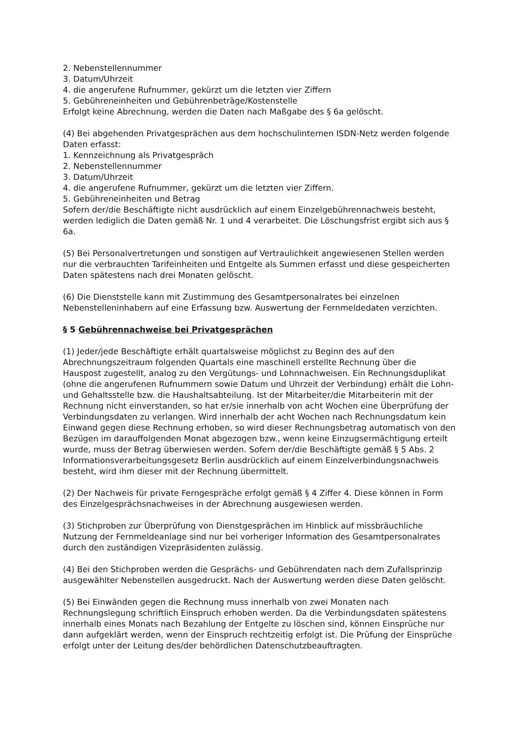2. Nebenstellennummer
3. Datum/Uhrzeit
4. die angerufene Rufnummer, gekürzt um die letzten vier Ziffern
5. Gebühreneinheiten und Gebührenbeträge/Kostenstelle
Erfolgt keine Abrechnung, werden die Daten nach Maßgabe des § 6a gelöscht.
(4) Bei abgehenden Privatgesprächen aus dem hochschulinternen ISDN-Netz werden folgende Daten erfasst:
1. Kennzeichnung als Privatgespräch
2. Nebenstellennummer
3. Datum/Uhrzeit
4. die angerufene Rufnummer, gekürzt um die letzten vier Ziffern.
5. Gebühreneinheiten und Betrag
Sofern der/die Beschäftigte nicht ausdrücklich auf einem Einzelgebührennachweis besteht, werden lediglich die Daten gemäß Nr. 1 und 4 verarbeitet. Die Löschungsfrist ergibt sich aus § 6a.
(5) Bei Personalvertretungen und sonstigen auf Vertraulichkeit angewiesenen Stellen werden nur die verbrauchten Tarifeinheiten und Entgelte als Summen erfasst und diese gespeicherten Daten spätestens nach drei Monaten gelöscht.
(6) Die Dienststelle kann mit Zustimmung des Gesamtpersonalrates bei einzelnen Nebenstelleninhabern auf eine Erfassung bzw. Auswertung der Fernmeldedaten verzichten.
§ 5 Gebührennachweise bei Privatgesprächen
(1) Jeder/jede Beschäftigte erhält quartalsweise möglichst zu Beginn des auf den Abrechnungszeitraum folgenden Quartals eine maschinell erstellte Rechnung über die Hauspost zugestellt, analog zu den Vergütungs- und Lohnnachweisen. Ein Rechnungsduplikat (ohne die angerufenen Rufnummern sowie Datum und Uhrzeit der Verbindung) erhält die Lohn- und Gehaltsstelle bzw. die Haushaltsabteilung. Ist der Mitarbeiter/die Mitarbeiterin mit der Rechnung nicht einverstanden, so hat er/sie innerhalb von acht Wochen eine Überprüfung der Verbindungsdaten zu verlangen. Wird innerhalb der acht Wochen nach Rechnungsdatum kein Einwand gegen diese Rechnung erhoben, so wird dieser Rechnungsbetrag automatisch von den Bezügen im darauffolgenden Monat abgezogen bzw., wenn keine Einzugsermächtigung erteilt wurde, muss der Betrag überwiesen werden. Sofern der/die Beschäftigte gemäß § 5 Abs. 2 Informationsverarbeitungsgesetz Berlin ausdrücklich auf einem Einzelverbindungsnachweis besteht, wird ihm dieser mit der Rechnung übermittelt.
(2) Der Nachweis für private Ferngespräche erfolgt gemäß § 4 Ziffer 4. Diese können in Form des Einzelgesprächsnachweises in der Abrechnung ausgewiesen werden.
(3) Stichproben zur Überprüfung von Dienstgesprächen im Hinblick auf missbräuchliche Nutzung der Fernmeldeanlage sind nur bei vorheriger Information des Gesamtpersonalrates durch den zuständigen Vizepräsidenten zulässig.
(4) Bei den Stichproben werden die Gesprächs- und Gebührendaten nach dem Zufallsprinzip ausgewählter Nebenstellen ausgedruckt. Nach der Auswertung werden diese Daten gelöscht.
(5) Bei Einwänden gegen die Rechnung muss innerhalb von zwei Monaten nach Rechnungslegung schriftlich Einspruch erhoben werden. Da die Verbindungsdaten spätestens innerhalb eines Monats nach Bezahlung der Entgelte zu löschen sind, können Einsprüche nur dann aufgeklärt werden, wenn der Einspruch rechtzeitig erfolgt ist. Die Prüfung der Einsprüche erfolgt unter der Leitung des/der behördlichen Datenschutzbeauftragten.